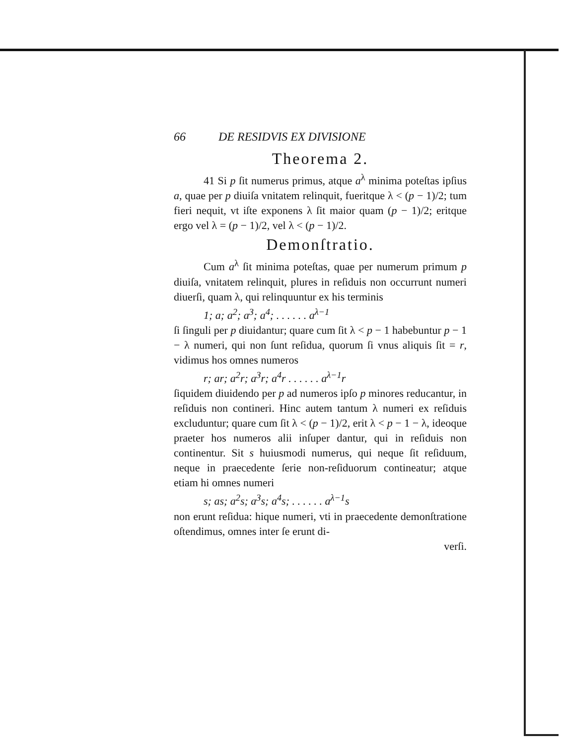66 DE RESIDVIS EX DIVISIONE
Theorema 2.
41 Si p ſit numerus primus, atque a<sup>λ</sup> minima poteſtas ipſius a, quae per p diuiſa vnitatem relinquit, fueritque λ < (p − 1)/2; tum fieri nequit, vt iſte exponens λ ſit maior quam (p − 1)/2; eritque ergo vel λ = (p − 1)/2, vel λ < (p − 1)/2.
Demonſtratio.
Cum a<sup>λ</sup> ſit minima poteſtas, quae per numerum primum p diuiſa, vnitatem relinquit, plures in reſiduis non occurrunt numeri diuerſi, quam λ, qui relinquuntur ex his terminis
1; a; a<sup>2</sup>; a<sup>3</sup>; a<sup>4</sup>; . . . . . . a<sup>λ−1</sup>
ſi ſinguli per p diuidantur; quare cum ſit λ < p − 1 habebuntur p − 1 − λ numeri, qui non ſunt reſidua, quorum ſi vnus aliquis ſit = r, vidimus hos omnes numeros
r; ar; a<sup>2</sup>r; a<sup>3</sup>r; a<sup>4</sup>r . . . . . . a<sup>λ−1</sup>r
ſiquidem diuidendo per p ad numeros ipſo p minores reducantur, in reſiduis non contineri. Hinc autem tantum λ numeri ex reſiduis excluduntur; quare cum ſit λ < (p − 1)/2, erit λ < p − 1 − λ, ideoque praeter hos numeros alii inſuper dantur, qui in reſiduis non continentur. Sit s huiusmodi numerus, qui neque ſit reſiduum, neque in praecedente ſerie non-reſiduorum contineatur; atque etiam hi omnes numeri
s; as; a<sup>2</sup>s; a<sup>3</sup>s; a<sup>4</sup>s; . . . . . . a<sup>λ−1</sup>s
non erunt reſidua: hique numeri, vti in praecedente demonſtratione oſtendimus, omnes inter ſe erunt di-
verſi.